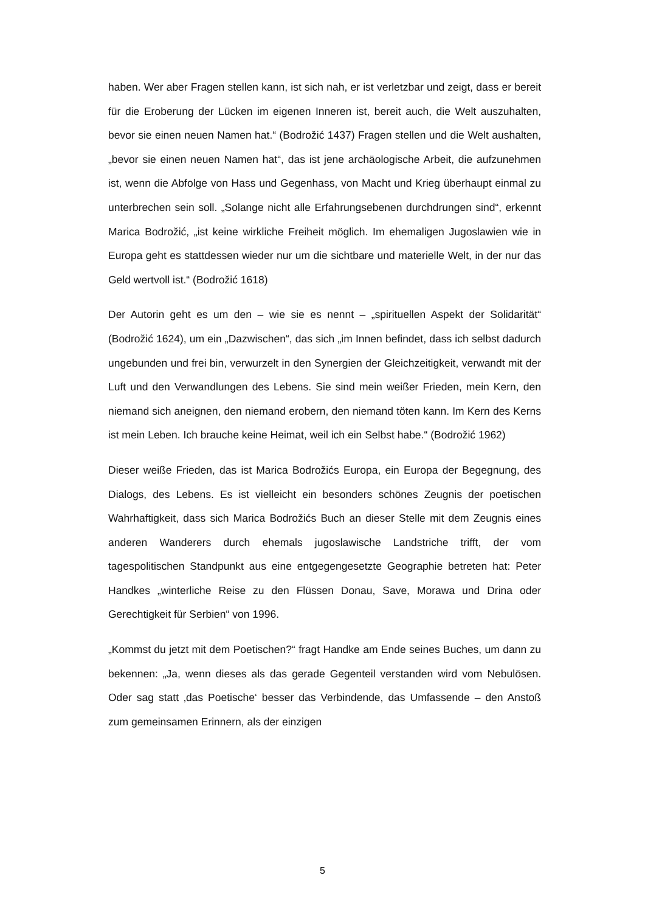haben. Wer aber Fragen stellen kann, ist sich nah, er ist verletzbar und zeigt, dass er bereit für die Eroberung der Lücken im eigenen Inneren ist, bereit auch, die Welt auszuhalten, bevor sie einen neuen Namen hat.“ (Bodrožić 1437) Fragen stellen und die Welt aushalten, „bevor sie einen neuen Namen hat“, das ist jene archäologische Arbeit, die aufzunehmen ist, wenn die Abfolge von Hass und Gegenhass, von Macht und Krieg überhaupt einmal zu unterbrechen sein soll. „Solange nicht alle Erfahrungsebenen durchdrungen sind“, erkennt Marica Bodrožić, „ist keine wirkliche Freiheit möglich. Im ehemaligen Jugoslawien wie in Europa geht es stattdessen wieder nur um die sichtbare und materielle Welt, in der nur das Geld wertvoll ist.“ (Bodrožić 1618)
Der Autorin geht es um den – wie sie es nennt – „spirituellen Aspekt der Solidarität“ (Bodrožić 1624), um ein „Dazwischen“, das sich „im Innen befindet, dass ich selbst dadurch ungebunden und frei bin, verwurzelt in den Synergien der Gleichzeitigkeit, verwandt mit der Luft und den Verwandlungen des Lebens. Sie sind mein weißer Frieden, mein Kern, den niemand sich aneignen, den niemand erobern, den niemand töten kann. Im Kern des Kerns ist mein Leben. Ich brauche keine Heimat, weil ich ein Selbst habe.“ (Bodrožić 1962)
Dieser weiße Frieden, das ist Marica Bodrožićs Europa, ein Europa der Begegnung, des Dialogs, des Lebens. Es ist vielleicht ein besonders schönes Zeugnis der poetischen Wahrhaftigkeit, dass sich Marica Bodrožićs Buch an dieser Stelle mit dem Zeugnis eines anderen Wanderers durch ehemals jugoslawische Landstriche trifft, der vom tagespolitischen Standpunkt aus eine entgegengesetzte Geographie betreten hat: Peter Handkes „winterliche Reise zu den Flüssen Donau, Save, Morawa und Drina oder Gerechtigkeit für Serbien“ von 1996.
„Kommst du jetzt mit dem Poetischen?“ fragt Handke am Ende seines Buches, um dann zu bekennen: „Ja, wenn dieses als das gerade Gegenteil verstanden wird vom Nebulösen. Oder sag statt ‚das Poetische‘ besser das Verbindende, das Umfassende – den Anstoß zum gemeinsamen Erinnern, als der einzigen
5